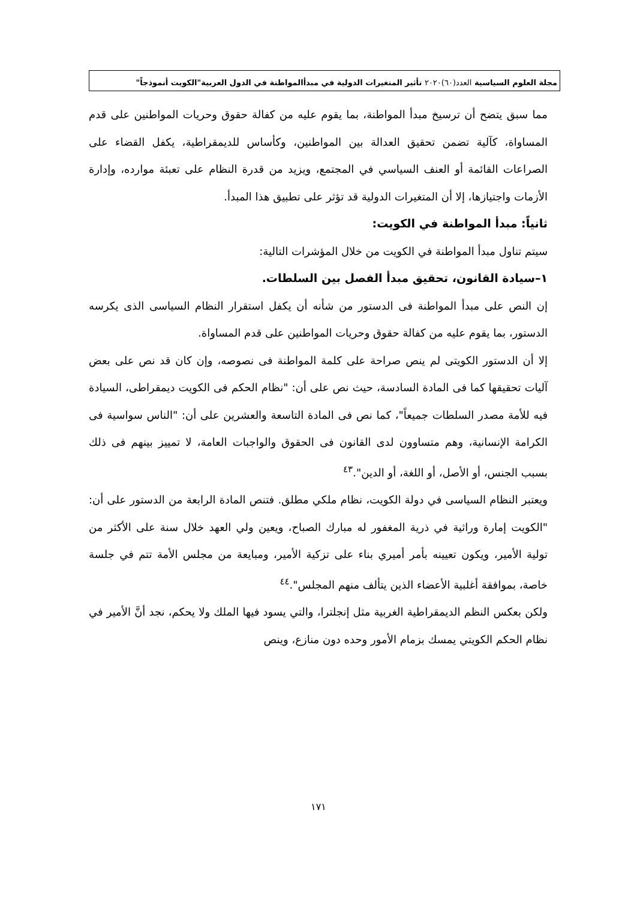مجلة العلوم السياسية العدد(٦٠)٢٠٢٠ تأثير المتغيرات الدولية في مبدأالمواطنة في الدول العربية"الكويت أنموذجاً"
مما سبق يتضح أن ترسيخ مبدأ المواطنة، بما يقوم عليه من كفالة حقوق وحريات المواطنين على قدم المساواة، كآلية تضمن تحقيق العدالة بين المواطنين، وكأساس للديمقراطية، يكفل القضاء على الصراعات القائمة أو العنف السياسي في المجتمع، ويزيد من قدرة النظام على تعبئة موارده، وإدارة الأزمات واجتيازها، إلا أن المتغيرات الدولية قد تؤثر على تطبيق هذا المبدأ.
ثانياً: مبدأ المواطنة في الكويت:
سيتم تناول مبدأ المواطنة في الكويت من خلال المؤشرات التالية:
١–سيادة القانون، تحقيق مبدأ الفصل بين السلطات.
إن النص على مبدأ المواطنة فى الدستور من شأنه أن يكفل استقرار النظام السياسى الذى يكرسه الدستور، بما يقوم عليه من كفالة حقوق وحريات المواطنين على قدم المساواة.
إلا أن الدستور الكويتى لم ينص صراحة على كلمة المواطنة فى نصوصه، وإن كان قد نص على بعض آليات تحقيقها كما فى المادة السادسة، حيث نص على أن: "نظام الحكم فى الكويت ديمقراطى، السيادة فيه للأمة مصدر السلطات جميعاً"، كما نص فى المادة التاسعة والعشرين على أن: "الناس سواسية فى الكرامة الإنسانية، وهم متساوون لدى القانون فى الحقوق والواجبات العامة، لا تمييز بينهم فى ذلك بسبب الجنس، أو الأصل، أو اللغة، أو الدين".<sup>٤٣</sup>
ويعتبر النظام السياسى في دولة الكويت، نظام ملكي مطلق. فتنص المادة الرابعة من الدستور على أن: "الكويت إمارة وراثية في ذرية المغفور له مبارك الصباح، ويعين ولي العهد خلال سنة على الأكثر من تولية الأمير، ويكون تعيينه بأمر أميري بناء على تزكية الأمير، ومبايعة من مجلس الأمة تتم في جلسة خاصة، بموافقة أغلبية الأعضاء الذين يتألف منهم المجلس".<sup>٤٤</sup>
ولكن بعكس النظم الديمقراطية الغربية مثل إنجلترا، والتي يسود فيها الملك ولا يحكم، نجد أنَّ الأمير في نظام الحكم الكويتي يمسك بزمام الأمور وحده دون منازع، وينص
١٧١